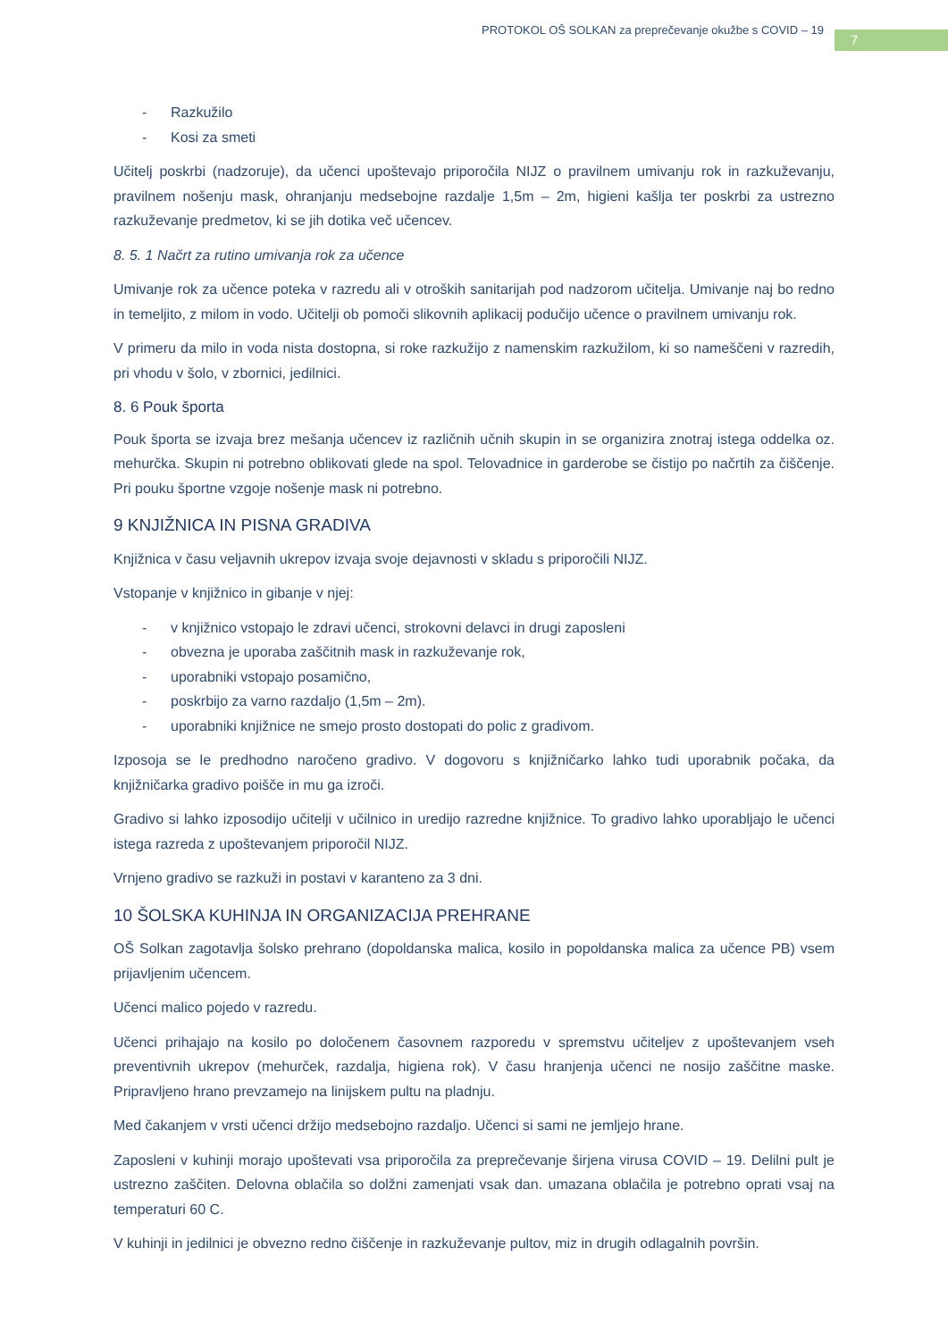PROTOKOL OŠ SOLKAN za preprečevanje okužbe s COVID – 19
7
- Razkužilo
- Kosi za smeti
Učitelj poskrbi (nadzoruje), da učenci upoštevajo priporočila NIJZ o pravilnem umivanju rok in razkuževanju, pravilnem nošenju mask, ohranjanju medsebojne razdalje 1,5m – 2m, higieni kašlja ter poskrbi za ustrezno razkuževanje predmetov, ki se jih dotika več učencev.
8. 5. 1 Načrt za rutino umivanja rok za učence
Umivanje rok za učence poteka v razredu ali v otroških sanitarijah pod nadzorom učitelja. Umivanje naj bo redno in temeljito, z milom in vodo. Učitelji ob pomoči slikovnih aplikacij podučijo učence o pravilnem umivanju rok.
V primeru da milo in voda nista dostopna, si roke razkužijo z namenskim razkužilom, ki so nameščeni v razredih, pri vhodu v šolo, v zbornici, jedilnici.
8. 6 Pouk športa
Pouk športa se izvaja brez mešanja učencev iz različnih učnih skupin in se organizira znotraj istega oddelka oz. mehurčka. Skupin ni potrebno oblikovati glede na spol. Telovadnice in garderobe se čistijo po načrtih za čiščenje. Pri pouku športne vzgoje nošenje mask ni potrebno.
9 KNJIŽNICA IN PISNA GRADIVA
Knjižnica v času veljavnih ukrepov izvaja svoje dejavnosti v skladu s priporočili NIJZ.
Vstopanje v knjižnico in gibanje v njej:
- v knjižnico vstopajo le zdravi učenci, strokovni delavci in drugi zaposleni
- obvezna je uporaba zaščitnih mask in razkuževanje rok,
- uporabniki vstopajo posamično,
- poskrbijo za varno razdaljo (1,5m – 2m).
- uporabniki knjižnice ne smejo prosto dostopati do polic z gradivom.
Izposoja se le predhodno naročeno gradivo. V dogovoru s knjižničarko lahko tudi uporabnik počaka, da knjižničarka gradivo poišče in mu ga izroči.
Gradivo si lahko izposodijo učitelji v učilnico in uredijo razredne knjižnice. To gradivo lahko uporabljajo le učenci istega razreda z upoštevanjem priporočil NIJZ.
Vrnjeno gradivo se razkuži in postavi v karanteno za 3 dni.
10 ŠOLSKA KUHINJA IN ORGANIZACIJA PREHRANE
OŠ Solkan zagotavlja šolsko prehrano (dopoldanska malica, kosilo in popoldanska malica za učence PB) vsem prijavljenim učencem.
Učenci malico pojedo v razredu.
Učenci prihajajo na kosilo po določenem časovnem razporedu v spremstvu učiteljev z upoštevanjem vseh preventivnih ukrepov (mehurček, razdalja, higiena rok). V času hranjenja učenci ne nosijo zaščitne maske. Pripravljeno hrano prevzamejo na linijskem pultu na pladnju.
Med čakanjem v vrsti učenci držijo medsebojno razdaljo. Učenci si sami ne jemljejo hrane.
Zaposleni v kuhinji morajo upoštevati vsa priporočila za preprečevanje širjena virusa COVID – 19. Delilni pult je ustrezno zaščiten. Delovna oblačila so dolžni zamenjati vsak dan. umazana oblačila je potrebno oprati vsaj na temperaturi 60 C.
V kuhinji in jedilnici je obvezno redno čiščenje in razkuževanje pultov, miz in drugih odlagalnih površin.